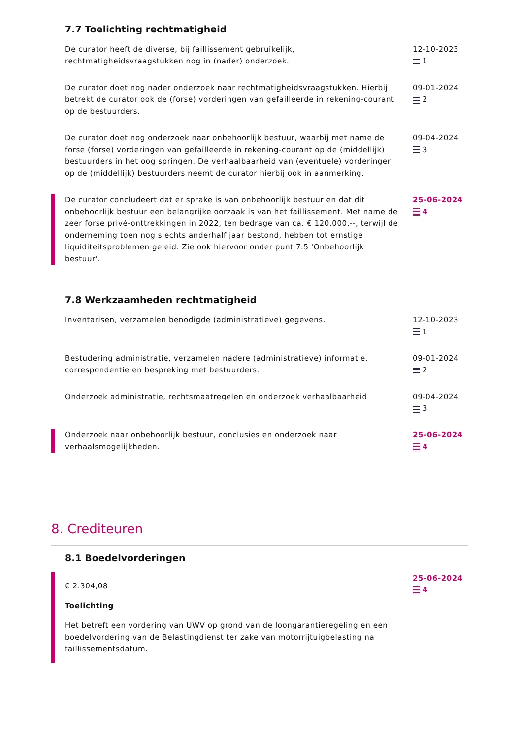7.7 Toelichting rechtmatigheid
De curator heeft de diverse, bij faillissement gebruikelijk, rechtmatigheidsvraagstukken nog in (nader) onderzoek.
12-10-2023
1
De curator doet nog nader onderzoek naar rechtmatigheidsvraagstukken. Hierbij betrekt de curator ook de (forse) vorderingen van gefailleerde in rekening-courant op de bestuurders.
09-01-2024
2
De curator doet nog onderzoek naar onbehoorlijk bestuur, waarbij met name de forse (forse) vorderingen van gefailleerde in rekening-courant op de (middellijk) bestuurders in het oog springen. De verhaalbaarheid van (eventuele) vorderingen op de (middellijk) bestuurders neemt de curator hierbij ook in aanmerking.
09-04-2024
3
De curator concludeert dat er sprake is van onbehoorlijk bestuur en dat dit onbehoorlijk bestuur een belangrijke oorzaak is van het faillissement. Met name de zeer forse privé-onttrekkingen in 2022, ten bedrage van ca. € 120.000,--, terwijl de onderneming toen nog slechts anderhalf jaar bestond, hebben tot ernstige liquiditeitsproblemen geleid. Zie ook hiervoor onder punt 7.5 'Onbehoorlijk bestuur'.
25-06-2024
4
7.8 Werkzaamheden rechtmatigheid
Inventarisen, verzamelen benodigde (administratieve) gegevens. 12-10-2023
1
Bestudering administratie, verzamelen nadere (administratieve) informatie, correspondentie en bespreking met bestuurders.
09-01-2024
2
Onderzoek administratie, rechtsmaatregelen en onderzoek verhaalbaarheid
09-04-2024
3
Onderzoek naar onbehoorlijk bestuur, conclusies en onderzoek naar verhaalsmogelijkheden.
25-06-2024
4
8. Crediteuren
8.1 Boedelvorderingen
€ 2.304,08
Toelichting
Het betreft een vordering van UWV op grond van de loongarantieregeling en een boedelvordering van de Belastingdienst ter zake van motorrijtuigbelasting na faillissementsdatum.
25-06-2024
4